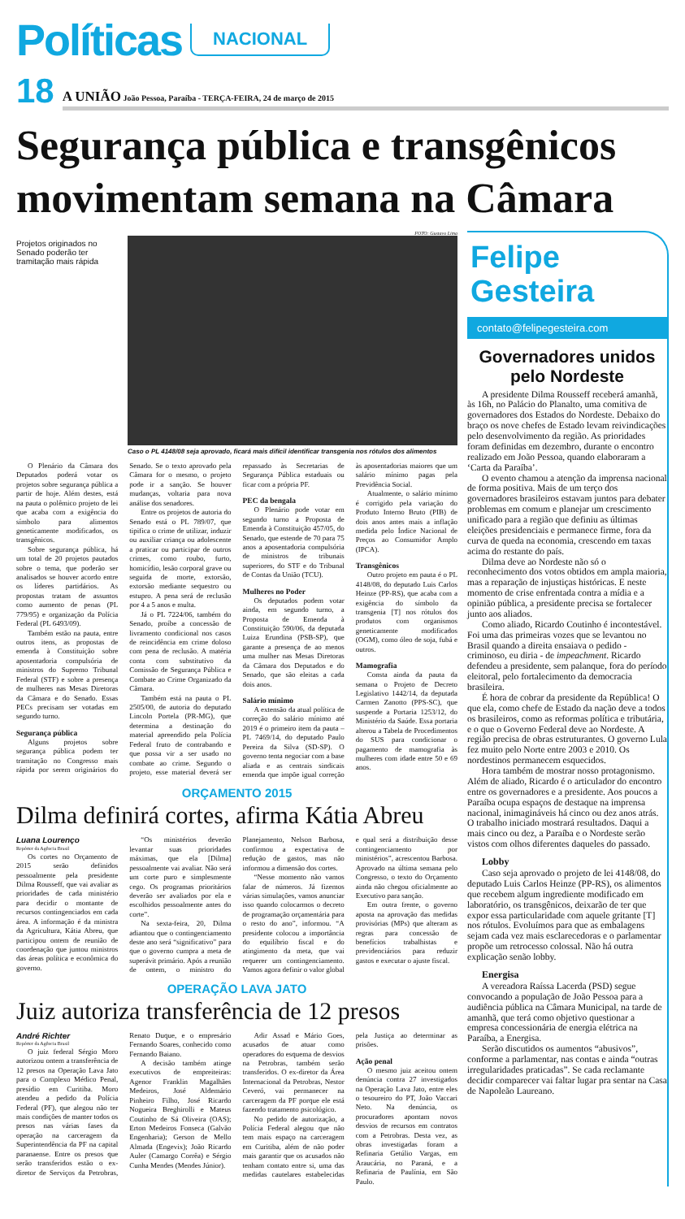Políticas NACIONAL
18
A UNIÃO João Pessoa, Paraíba - TERÇA-FEIRA, 24 de março de 2015
Segurança pública e transgênicos movimentam semana na Câmara
Projetos originados no Senado poderão ter tramitação mais rápida
FOTO: Gustavo Lima
Caso o PL 4148/08 seja aprovado, ficará mais difícil identificar transgenia nos rótulos dos alimentos
O Plenário da Câmara dos Deputados poderá votar os projetos sobre segurança pública a partir de hoje. Além destes, está na pauta o polêmico projeto de lei que acaba com a exigência do símbolo para alimentos geneticamente modificados, os transgênicos.
Sobre segurança pública, há um total de 20 projetos pautados sobre o tema, que poderão ser analisados se houver acordo entre os líderes partidários. As propostas tratam de assuntos como aumento de penas (PL 779/95) e organização da Polícia Federal (PL 6493/09).
Também estão na pauta, entre outros itens, as propostas de emenda à Constituição sobre aposentadoria compulsória de ministros do Supremo Tribunal Federal (STF) e sobre a presença de mulheres nas Mesas Diretoras da Câmara e do Senado. Essas PECs precisam ser votadas em segundo turno.
Segurança pública
Alguns projetos sobre segurança pública podem ter tramitação no Congresso mais rápida por serem originários do Senado. Se o texto aprovado pela Câmara for o mesmo, o projeto pode ir a sanção. Se houver mudanças, voltaria para nova análise dos senadores.
Entre os projetos de autoria do Senado está o PL 789/07, que tipifica o crime de utilizar, induzir ou auxiliar criança ou adolescente a praticar ou participar de outros crimes, como roubo, furto, homicídio, lesão corporal grave ou seguida de morte, extorsão, extorsão mediante sequestro ou estupro. A pena será de reclusão por 4 a 5 anos e multa.
Já o PL 7224/06, também do Senado, proíbe a concessão de livramento condicional nos casos de reincidência em crime doloso com pena de reclusão. A matéria conta com substitutivo da Comissão de Segurança Pública e Combate ao Crime Organizado da Câmara.
Também está na pauta o PL 2505/00, de autoria do deputado Lincoln Portela (PR-MG), que determina a destinação do material apreendido pela Polícia Federal fruto de contrabando e que possa vir a ser usado no combate ao crime. Segundo o projeto, esse material deverá ser repassado às Secretarias de Segurança Pública estaduais ou ficar com a própria PF.
PEC da bengala
O Plenário pode votar em segundo turno a Proposta de Emenda à Constituição 457/05, do Senado, que estende de 70 para 75 anos a aposentadoria compulsória de ministros de tribunais superiores, do STF e do Tribunal de Contas da União (TCU).
Mulheres no Poder
Os deputados podem votar ainda, em segundo turno, a Proposta de Emenda à Constituição 590/06, da deputada Luiza Erundina (PSB-SP), que garante a presença de ao menos uma mulher nas Mesas Diretoras da Câmara dos Deputados e do Senado, que são eleitas a cada dois anos.
Salário mínimo
A extensão da atual política de correção do salário mínimo até 2019 é o primeiro item da pauta – PL 7469/14, do deputado Paulo Pereira da Silva (SD-SP). O governo tenta negociar com a base aliada e as centrais sindicais emenda que impõe igual correção às aposentadorias maiores que um salário mínimo pagas pela Previdência Social.
Atualmente, o salário mínimo é corrigido pela variação do Produto Interno Bruto (PIB) de dois anos antes mais a inflação medida pelo Índice Nacional de Preços ao Consumidor Amplo (IPCA).
Transgênicos
Outro projeto em pauta é o PL 4148/08, do deputado Luis Carlos Heinze (PP-RS), que acaba com a exigência do símbolo da transgenia [T] nos rótulos dos produtos com organismos geneticamente modificados (OGM), como óleo de soja, fubá e outros.
Mamografia
Consta ainda da pauta da semana o Projeto de Decreto Legislativo 1442/14, da deputada Carmen Zanotto (PPS-SC), que suspende a Portaria 1253/12, do Ministério da Saúde. Essa portaria alterou a Tabela de Procedimentos do SUS para condicionar o pagamento de mamografia às mulheres com idade entre 50 e 69 anos.
ORÇAMENTO 2015
Dilma definirá cortes, afirma Kátia Abreu
Luana Lourenço
Repórter da Agência Brasil
Os cortes no Orçamento de 2015 serão definidos pessoalmente pela presidente Dilma Rousseff, que vai avaliar as prioridades de cada ministério para decidir o montante de recursos contingenciados em cada área. A informação é da ministra da Agricultura, Kátia Abreu, que participou ontem de reunião de coordenação que juntou ministros das áreas política e econômica do governo.
“Os ministérios deverão levantar suas prioridades máximas, que ela [Dilma] pessoalmente vai avaliar. Não será um corte puro e simplesmente cego. Os programas prioritários deverão ser avaliados por ela e escolhidos pessoalmente antes do corte”.
Na sexta-feira, 20, Dilma adiantou que o contingenciamento deste ano será “significativo” para que o governo cumpra a meta de superávit primário. Após a reunião de ontem, o ministro do Planejamento, Nelson Barbosa, confirmou a expectativa de redução de gastos, mas não informou a dimensão dos cortes.
“Nesse momento não vamos falar de números. Já fizemos várias simulações, vamos anunciar isso quando colocarmos o decreto de programação orçamentária para o resto do ano”, informou. “A presidente colocou a importância do equilíbrio fiscal e do atingimento da meta, que vai requerer um contingenciamento. Vamos agora definir o valor global e qual será a distribuição desse contingenciamento por ministérios”, acrescentou Barbosa. Aprovado na última semana pelo Congresso, o texto do Orçamento ainda não chegou oficialmente ao Executivo para sanção.
Em outra frente, o governo aposta na aprovação das medidas provisórias (MPs) que alteram as regras para concessão de benefícios trabalhistas e previdenciários para reduzir gastos e executar o ajuste fiscal.
OPERAÇÃO LAVA JATO
Juiz autoriza transferência de 12 presos
André Richter
Repórter da Agência Brasil
O juiz federal Sérgio Moro autorizou ontem a transferência de 12 presos na Operação Lava Jato para o Complexo Médico Penal, presídio em Curitiba. Moro atendeu a pedido da Polícia Federal (PF), que alegou não ter mais condições de manter todos os presos nas várias fases da operação na carceragem da Superintendência da PF na capital paranaense. Entre os presos que serão transferidos estão o ex-diretor de Serviços da Petrobras, Renato Duque, e o empresário Fernando Soares, conhecido como Fernando Baiano.
A decisão também atinge executivos de empreiteiras: Agenor Franklin Magalhães Medeiros, José Aldemário Pinheiro Filho, José Ricardo Nogueira Breghirolli e Mateus Coutinho de Sá Oliveira (OAS); Erton Medeiros Fonseca (Galvão Engenharia); Gerson de Mello Almada (Engevix); João Ricardo Auler (Camargo Corrêa) e Sérgio Cunha Mendes (Mendes Júnior).
Adir Assad e Mário Goes, acusados de atuar como operadores do esquema de desvios na Petrobras, também serão transferidos. O ex-diretor da Área Internacional da Petrobras, Nestor Ceveró, vai permanecer na carceragem da PF porque ele está fazendo tratamento psicológico.
No pedido de autorização, a Polícia Federal alegou que não tem mais espaço na carceragem em Curitiba, além de não poder mais garantir que os acusados não tenham contato entre si, uma das medidas cautelares estabelecidas pela Justiça ao determinar as prisões.
Ação penal
O mesmo juiz aceitou ontem denúncia contra 27 investigados na Operação Lava Jato, entre eles o tesoureiro do PT, João Vaccari Neto. Na denúncia, os procuradores apontam novos desvios de recursos em contratos com a Petrobras. Desta vez, as obras investigadas foram a Refinaria Getúlio Vargas, em Araucária, no Paraná, e a Refinaria de Paulínia, em São Paulo.
Felipe
Gesteira
contato@felipegesteira.com
Governadores unidos pelo Nordeste
A presidente Dilma Rousseff receberá amanhã, às 16h, no Palácio do Planalto, uma comitiva de governadores dos Estados do Nordeste. Debaixo do braço os nove chefes de Estado levam reivindicações pelo desenvolvimento da região. As prioridades foram definidas em dezembro, durante o encontro realizado em João Pessoa, quando elaboraram a ‘Carta da Paraíba’.
O evento chamou a atenção da imprensa nacional de forma positiva. Mais de um terço dos governadores brasileiros estavam juntos para debater problemas em comum e planejar um crescimento unificado para a região que definiu as últimas eleições presidenciais e permanece firme, fora da curva de queda na economia, crescendo em taxas acima do restante do país.
Dilma deve ao Nordeste não só o reconhecimento dos votos obtidos em ampla maioria, mas a reparação de injustiças históricas. E neste momento de crise enfrentada contra a mídia e a opinião pública, a presidente precisa se fortalecer junto aos aliados.
Como aliado, Ricardo Coutinho é incontestável. Foi uma das primeiras vozes que se levantou no Brasil quando a direita ensaiava o pedido - criminoso, eu diria - de impeachment. Ricardo defendeu a presidente, sem palanque, fora do período eleitoral, pelo fortalecimento da democracia brasileira.
É hora de cobrar da presidente da República! O que ela, como chefe de Estado da nação deve a todos os brasileiros, como as reformas política e tributária, e o que o Governo Federal deve ao Nordeste. A região precisa de obras estruturantes. O governo Lula fez muito pelo Norte entre 2003 e 2010. Os nordestinos permanecem esquecidos.
Hora também de mostrar nosso protagonismo. Além de aliado, Ricardo é o articulador do encontro entre os governadores e a presidente. Aos poucos a Paraíba ocupa espaços de destaque na imprensa nacional, inimagináveis há cinco ou dez anos atrás. O trabalho iniciado mostrará resultados. Daqui a mais cinco ou dez, a Paraíba e o Nordeste serão vistos com olhos diferentes daqueles do passado.
Lobby
Caso seja aprovado o projeto de lei 4148/08, do deputado Luis Carlos Heinze (PP-RS), os alimentos que recebem algum ingrediente modificado em laboratório, os transgênicos, deixarão de ter que expor essa particularidade com aquele gritante [T] nos rótulos. Evoluímos para que as embalagens sejam cada vez mais esclarecedoras e o parlamentar propõe um retrocesso colossal. Não há outra explicação senão lobby.
Energisa
A vereadora Raíssa Lacerda (PSD) segue convocando a população de João Pessoa para a audiência pública na Câmara Municipal, na tarde de amanhã, que terá como objetivo questionar a empresa concessionária de energia elétrica na Paraíba, a Energisa.
Serão discutidos os aumentos “abusivos”, conforme a parlamentar, nas contas e ainda “outras irregularidades praticadas”. Se cada reclamante decidir comparecer vai faltar lugar pra sentar na Casa de Napoleão Laureano.